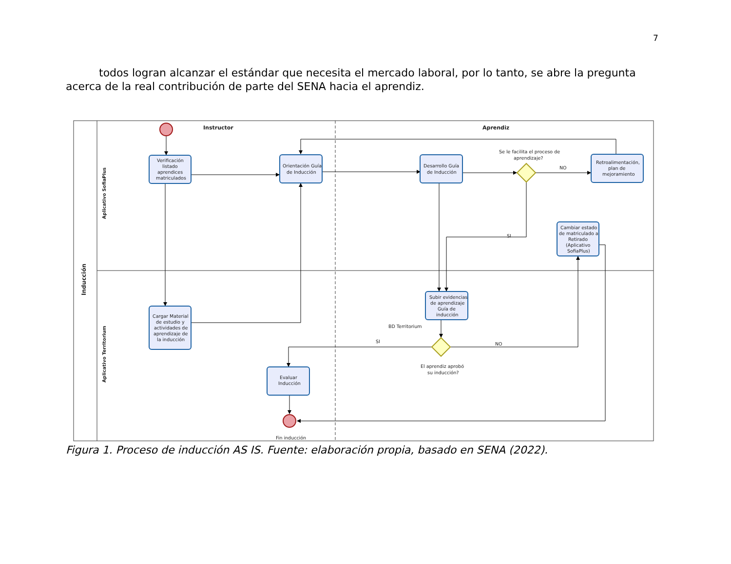7
todos logran alcanzar el estándar que necesita el mercado laboral, por lo tanto, se abre la pregunta acerca de la real contribución de parte del SENA hacia el aprendiz.
Instructor
Aprendiz
Inducción
Aplicativo SofiaPlus
Aplicativo Territorium
Verificación
listado
aprendices
matriculados
Orientación Guía
de Inducción
Desarrollo Guía
de Inducción
Se le facilita el proceso de
aprendizaje?
NO
Retroalimentación,
plan de
mejoramiento
SI
Cambiar estado
de matriculado a
Retirado
(Aplicativo
SofiaPlus)
Subir evidencias
de aprendizaje
Guía de
inducción
BD Territorium
SI
NO
El aprendiz aprobó
su inducción?
Cargar Material
de estudio y
actividades de
aprendizaje de
la inducción
Evaluar
Inducción
Fin inducción
Figura 1. Proceso de inducción AS IS. Fuente: elaboración propia, basado en SENA (2022).